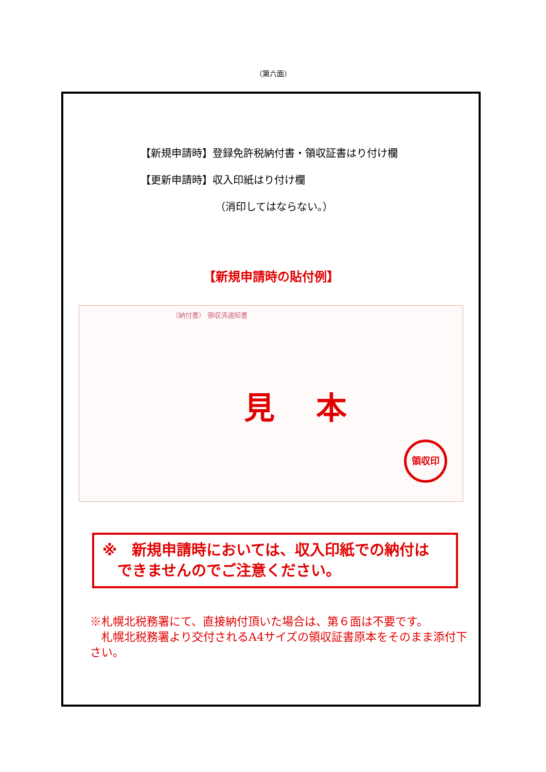（第六面）
【新規申請時】登録免許税納付書・領収証書はり付け欄
【更新申請時】収入印紙はり付け欄
（消印してはならない。）
【新規申請時の貼付例】
（納付書） 領収済通知書
見本
領収印
※　新規申請時においては、収入印紙での納付は
　できませんのでご注意ください。
※札幌北税務署にて、直接納付頂いた場合は、第６面は不要です。
　札幌北税務署より交付されるA4サイズの領収証書原本をそのまま添付下さい。